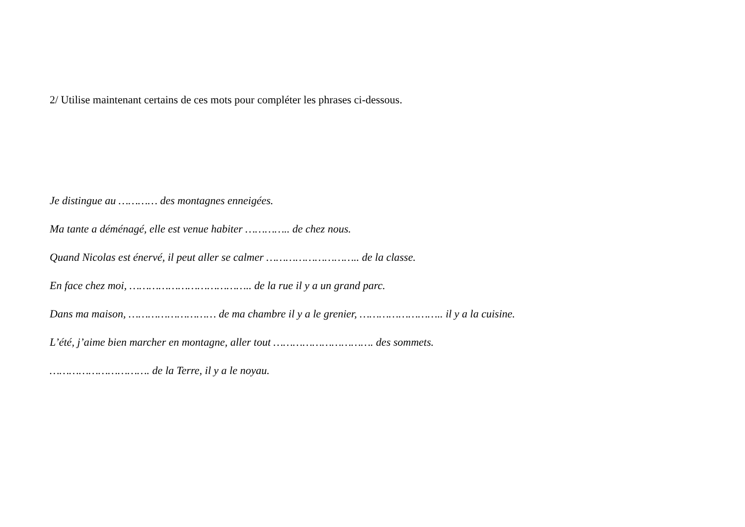2/ Utilise maintenant certains de ces mots pour compléter les phrases ci-dessous.
Je distingue au ………… des montagnes enneigées.
Ma tante a déménagé, elle est venue habiter ………….. de chez nous.
Quand Nicolas est énervé, il peut aller se calmer ……………………….. de la classe.
En face chez moi, ……………………………….. de la rue il y a un grand parc.
Dans ma maison, ……………………… de ma chambre il y a le grenier, …………………….. il y a la cuisine.
L’été, j’aime bien marcher en montagne, aller tout …………………………. des sommets.
…………………………. de la Terre, il y a le noyau.